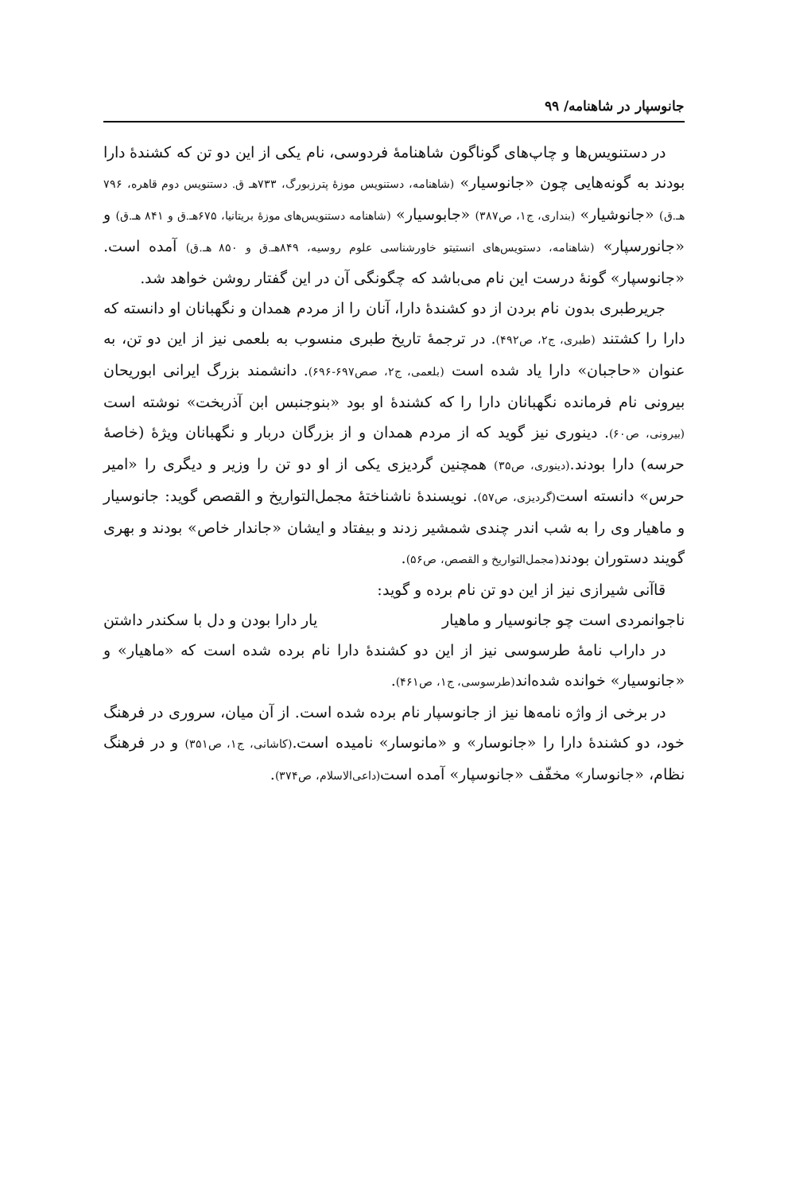جانوسپار در شاهنامه/ ۹۹
در دستنویس‌ها و چاپ‌های گوناگون شاهنامهٔ فردوسی، نام یکی از این دو تن که کشندهٔ دارا بودند به گونه‌هایی چون «جانوسیار» (شاهنامه، دستنویس موزهٔ پترزبورگ، ۷۳۳هـ ق. دستنویس دوم قاهره، ۷۹۶ هـ.ق) «جانوشیار» (بنداری، ج۱، ص۳۸۷) «جابوسیار» (شاهنامه دستنویس‌های موزهٔ بریتانیا، ۶۷۵هـ.ق و ۸۴۱ هـ.ق) و «جانورسپار» (شاهنامه، دستویس‌های انستیتو خاورشناسی علوم روسیه، ۸۴۹هـ.ق و ۸۵۰ هـ.ق) آمده است. «جانوسپار» گونهٔ درست این نام می‌باشد که چگونگی آن در این گفتار روشن خواهد شد.
جریرطبری بدون نام بردن از دو کشندهٔ دارا، آنان را از مردم همدان و نگهبانان او دانسته که دارا را کشتند (طبری، ج۲، ص۴۹۲). در ترجمهٔ تاریخ طبری منسوب به بلعمی نیز از این دو تن، به عنوان «حاجبان» دارا یاد شده است (بلعمی، ج۲، صص۶۹۷-۶۹۶). دانشمند بزرگ ایرانی ابوریحان بیرونی نام فرمانده نگهبانان دارا را که کشندهٔ او بود «بنوجنبس ابن آذربخت» نوشته است (بیرونی، ص۶۰). دینوری نیز گوید که از مردم همدان و از بزرگان دربار و نگهبانان ویژهٔ (خاصهٔ حرسه) دارا بودند.(دینوری، ص۳۵) همچنین گردیزی یکی از او دو تن را وزیر و دیگری را «امیر حرس» دانسته است(گردیزی، ص۵۷). نویسندهٔ ناشناختهٔ مجمل‌التواریخ و القصص گوید: جانوسیار و ماهیار وی را به شب اندر چندی شمشیر زدند و بیفتاد و ایشان «جاندار خاص» بودند و بهری گویند دستوران بودند(مجمل‌التواریخ و القصص، ص۵۶).
قاآنی شیرازی نیز از این دو تن نام برده و گوید:
ناجوانمردی است چو جانوسیار و ماهیار یار دارا بودن و دل با سکندر داشتن
در داراب نامهٔ طرسوسی نیز از این دو کشندهٔ دارا نام برده شده است که «ماهیار» و «جانوسیار» خوانده شده‌اند(طرسوسی، ج۱، ص۴۶۱).
در برخی از واژه نامه‌ها نیز از جانوسپار نام برده شده است. از آن میان، سروری در فرهنگ خود، دو کشندهٔ دارا را «جانوسار» و «مانوسار» نامیده است.(کاشانی، ج۱، ص۳۵۱) و در فرهنگ نظام، «جانوسار» مخفّف «جانوسپار» آمده است(داعی‌الاسلام، ص۳۷۴).